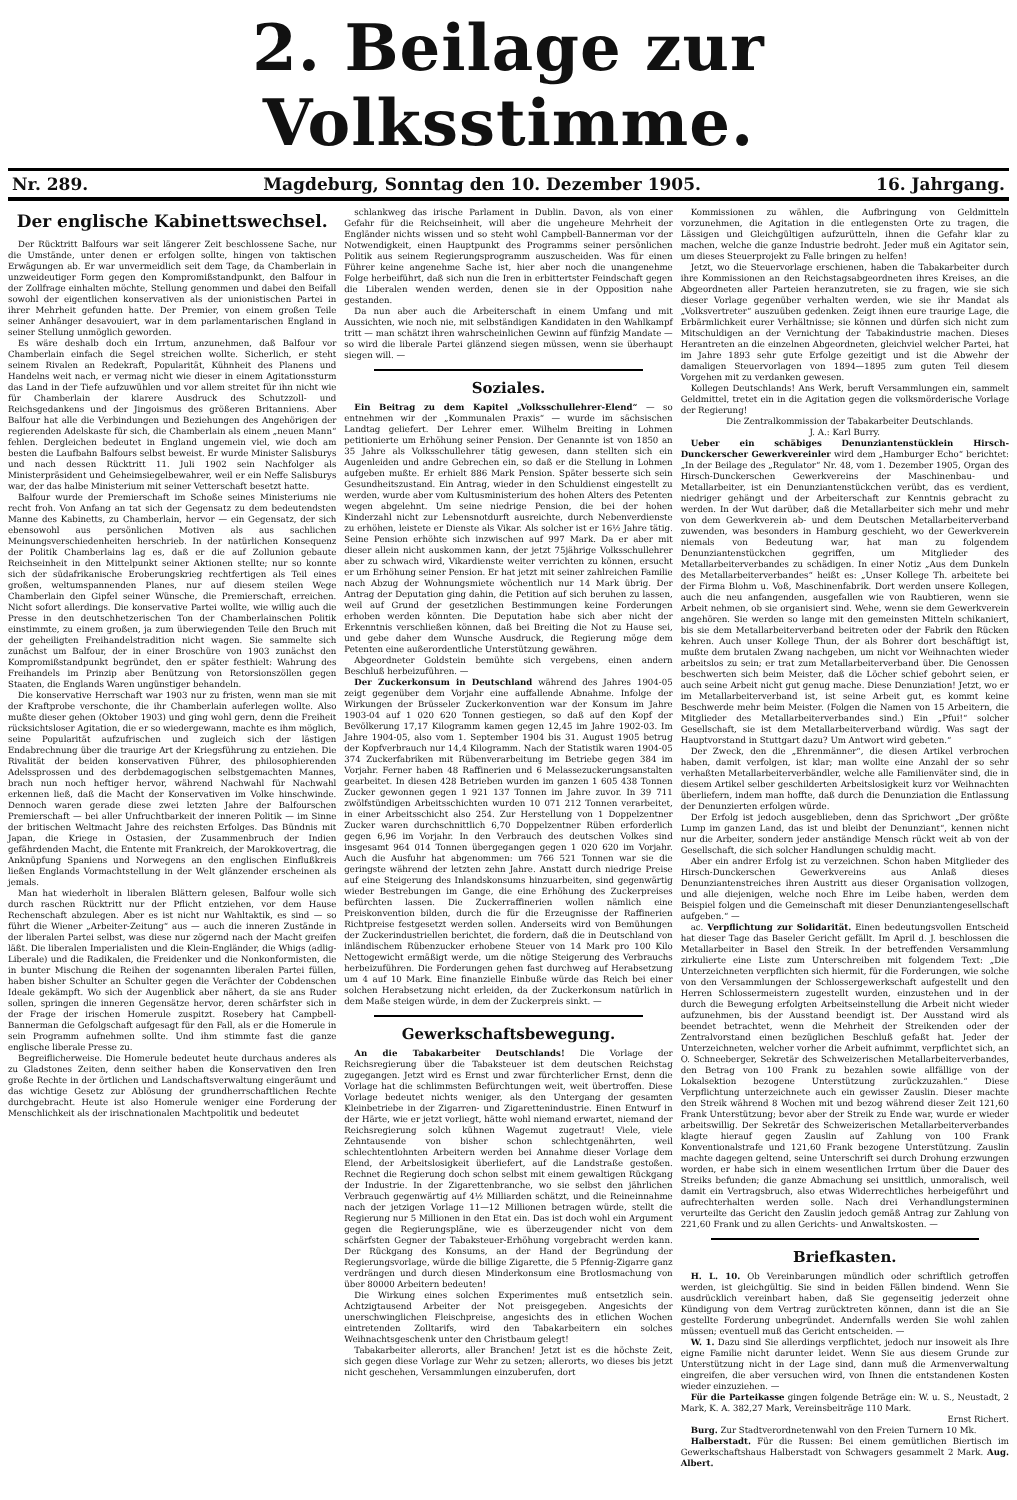2. Beilage zur Volksstimme.
Nr. 289. Magdeburg, Sonntag den 10. Dezember 1905. 16. Jahrgang.
Der englische Kabinettswechsel.
Der Rücktritt Balfours war seit längerer Zeit beschlossene Sache, nur die Umstände, unter denen er erfolgen sollte, hingen von taktischen Erwägungen ab. Er war unvermeidlich seit dem Tage, da Chamberlain in unzweideutiger Form gegen den Kompromißstandpunkt, den Balfour in der Zollfrage einhalten möchte, Stellung genommen und dabei den Beifall sowohl der eigentlichen konservativen als der unionistischen Partei in ihrer Mehrheit gefunden hatte. Der Premier, von einem großen Teile seiner Anhänger desavouiert, war in dem parlamentarischen England in seiner Stellung unmöglich geworden.
Es wäre deshalb doch ein Irrtum, anzunehmen, daß Balfour vor Chamberlain einfach die Segel streichen wollte. Sicherlich, er steht seinem Rivalen an Redekraft, Popularität, Kühnheit des Planens und Handelns weit nach, er vermag nicht wie dieser in einem Agitationssturm das Land in der Tiefe aufzuwühlen und vor allem streitet für ihn nicht wie für Chamberlain der klarere Ausdruck des Schutzzoll- und Reichsgedankens und der Jingoismus des größeren Britanniens. Aber Balfour hat alle die Verbindungen und Beziehungen des Angehörigen der regierenden Adelskaste für sich, die Chamberlain als einem „neuen Mann“ fehlen. Dergleichen bedeutet in England ungemein viel, wie doch am besten die Laufbahn Balfours selbst beweist. Er wurde Minister Salisburys und nach dessen Rücktritt 11. Juli 1902 sein Nachfolger als Ministerpräsident und Geheimsiegelbewahrer, weil er ein Neffe Salisburys war, der das halbe Ministerium mit seiner Vetterschaft besetzt hatte.
Balfour wurde der Premierschaft im Schoße seines Ministeriums nie recht froh. Von Anfang an tat sich der Gegensatz zu dem bedeutendsten Manne des Kabinetts, zu Chamberlain, hervor — ein Gegensatz, der sich ebensowohl aus persönlichen Motiven als aus sachlichen Meinungsverschiedenheiten herschrieb. In der natürlichen Konsequenz der Politik Chamberlains lag es, daß er die auf Zollunion gebaute Reichseinheit in den Mittelpunkt seiner Aktionen stellte; nur so konnte sich der südafrikanische Eroberungskrieg rechtfertigen als Teil eines großen, weltumspannenden Planes, nur auf diesem steilen Wege Chamberlain den Gipfel seiner Wünsche, die Premierschaft, erreichen. Nicht sofort allerdings. Die konservative Partei wollte, wie willig auch die Presse in den deutschhetzerischen Ton der Chamberlainschen Politik einstimmte, zu einem großen, ja zum überwiegenden Teile den Bruch mit der geheiligten Freihandelstradition nicht wagen. Sie sammelte sich zunächst um Balfour, der in einer Broschüre von 1903 zunächst den Kompromißstandpunkt begründet, den er später festhielt: Wahrung des Freihandels im Prinzip aber Benützung von Retorsionszöllen gegen Staaten, die Englands Waren ungünstiger behandeln.
Die konservative Herrschaft war 1903 nur zu fristen, wenn man sie mit der Kraftprobe verschonte, die ihr Chamberlain auferlegen wollte. Also mußte dieser gehen (Oktober 1903) und ging wohl gern, denn die Freiheit rücksichtsloser Agitation, die er so wiedergewann, machte es ihm möglich, seine Popularität aufzufrischen und zugleich sich der lästigen Endabrechnung über die traurige Art der Kriegsführung zu entziehen. Die Rivalität der beiden konservativen Führer, des philosophierenden Adelssprossen und des derbdemagogischen selbstgemachten Mannes, brach nun noch heftiger hervor, während Nachwahl für Nachwahl erkennen ließ, daß die Macht der Konservativen im Volke hinschwinde. Dennoch waren gerade diese zwei letzten Jahre der Balfourschen Premierschaft — bei aller Unfruchtbarkeit der inneren Politik — im Sinne der britischen Weltmacht Jahre des reichsten Erfolges. Das Bündnis mit Japan, die Kriege in Ostasien, der Zusammenbruch der Indien gefährdenden Macht, die Entente mit Frankreich, der Marokkovertrag, die Anknüpfung Spaniens und Norwegens an den englischen Einflußkreis ließen Englands Vormachtstellung in der Welt glänzender erscheinen als jemals.
Man hat wiederholt in liberalen Blättern gelesen, Balfour wolle sich durch raschen Rücktritt nur der Pflicht entziehen, vor dem Hause Rechenschaft abzulegen. Aber es ist nicht nur Wahltaktik, es sind — so führt die Wiener „Arbeiter-Zeitung“ aus — auch die inneren Zustände in der liberalen Partei selbst, was diese nur zögernd nach der Macht greifen läßt. Die liberalen Imperialisten und die Klein-Engländer, die Whigs (adlig-Liberale) und die Radikalen, die Freidenker und die Nonkonformisten, die in bunter Mischung die Reihen der sogenannten liberalen Partei füllen, haben bisher Schulter an Schulter gegen die Verächter der Cobdenschen Ideale gekämpft. Wo sich der Augenblick aber nähert, da sie ans Ruder sollen, springen die inneren Gegensätze hervor, deren schärfster sich in der Frage der irischen Homerule zuspitzt. Rosebery hat Campbell-Bannerman die Gefolgschaft aufgesagt für den Fall, als er die Homerule in sein Programm aufnehmen sollte. Und ihm stimmte fast die ganze englische liberale Presse zu.
Begreiflicherweise. Die Homerule bedeutet heute durchaus anderes als zu Gladstones Zeiten, denn seither haben die Konservativen den Iren große Rechte in der örtlichen und Landschaftsverwaltung eingeräumt und das wichtige Gesetz zur Ablösung der grundherrschaftlichen Rechte durchgebracht. Heute ist also Homerule weniger eine Forderung der Menschlichkeit als der irischnationalen Machtpolitik und bedeutet
schlankweg das irische Parlament in Dublin. Davon, als von einer Gefahr für die Reichseinheit, will aber die ungeheure Mehrheit der Engländer nichts wissen und so steht wohl Campbell-Bannerman vor der Notwendigkeit, einen Hauptpunkt des Programms seiner persönlichen Politik aus seinem Regierungsprogramm auszuscheiden. Was für einen Führer keine angenehme Sache ist, hier aber noch die unangenehme Folge herbeiführt, daß sich nun die Iren in erbittertster Feindschaft gegen die Liberalen wenden werden, denen sie in der Opposition nahe gestanden.
Da nun aber auch die Arbeiterschaft in einem Umfang und mit Aussichten, wie noch nie, mit selbständigen Kandidaten in den Wahlkampf tritt — man schätzt ihren wahrscheinlichen Gewinn auf fünfzig Mandate — so wird die liberale Partei glänzend siegen müssen, wenn sie überhaupt siegen will. —
Soziales.
Ein Beitrag zu dem Kapitel „Volksschullehrer-Elend“ — so entnehmen wir der „Kommunalen Praxis“ — wurde im sächsischen Landtag geliefert. Der Lehrer emer. Wilhelm Breiting in Lohmen petitionierte um Erhöhung seiner Pension. Der Genannte ist von 1850 an 35 Jahre als Volksschullehrer tätig gewesen, dann stellten sich ein Augenleiden und andre Gebrechen ein, so daß er die Stellung in Lohmen aufgeben mußte. Er erhielt 886 Mark Pension. Später besserte sich sein Gesundheitszustand. Ein Antrag, wieder in den Schuldienst eingestellt zu werden, wurde aber vom Kultusministerium des hohen Alters des Petenten wegen abgelehnt. Um seine niedrige Pension, die bei der hohen Kinderzahl nicht zur Lebensnotdurft ausreichte, durch Nebenverdienste zu erhöhen, leistete er Dienste als Vikar. Als solcher ist er 16½ Jahre tätig. Seine Pension erhöhte sich inzwischen auf 997 Mark. Da er aber mit dieser allein nicht auskommen kann, der jetzt 75jährige Volksschullehrer aber zu schwach wird, Vikardienste weiter verrichten zu können, ersucht er um Erhöhung seiner Pension. Er hat jetzt mit seiner zahlreichen Familie nach Abzug der Wohnungsmiete wöchentlich nur 14 Mark übrig. Der Antrag der Deputation ging dahin, die Petition auf sich beruhen zu lassen, weil auf Grund der gesetzlichen Bestimmungen keine Forderungen erhoben werden könnten. Die Deputation habe sich aber nicht der Erkenntnis verschließen können, daß bei Breiting die Not zu Hause sei, und gebe daher dem Wunsche Ausdruck, die Regierung möge dem Petenten eine außerordentliche Unterstützung gewähren.
Abgeordneter Goldstein bemühte sich vergebens, einen andern Beschluß herbeizuführen. —
Der Zuckerkonsum in Deutschland während des Jahres 1904-05 zeigt gegenüber dem Vorjahr eine auffallende Abnahme. Infolge der Wirkungen der Brüsseler Zuckerkonvention war der Konsum im Jahre 1903-04 auf 1 020 620 Tonnen gestiegen, so daß auf den Kopf der Bevölkerung 17,17 Kilogramm kamen gegen 12,45 im Jahre 1902-03. Im Jahre 1904-05, also vom 1. September 1904 bis 31. August 1905 betrug der Kopfverbrauch nur 14,4 Kilogramm. Nach der Statistik waren 1904-05 374 Zuckerfabriken mit Rübenverarbeitung im Betriebe gegen 384 im Vorjahr. Ferner haben 48 Raffinerien und 6 Melassezuckerungsanstalten gearbeitet. In diesen 428 Betrieben wurden im ganzen 1 605 438 Tonnen Zucker gewonnen gegen 1 921 137 Tonnen im Jahre zuvor. In 39 711 zwölfstündigen Arbeitsschichten wurden 10 071 212 Tonnen verarbeitet, in einer Arbeitsschicht also 254. Zur Herstellung von 1 Doppelzentner Zucker waren durchschnittlich 6,70 Doppelzentner Rüben erforderlich gegen 6,96 im Vorjahr. In den Verbrauch des deutschen Volkes sind insgesamt 964 014 Tonnen übergegangen gegen 1 020 620 im Vorjahr. Auch die Ausfuhr hat abgenommen: um 766 521 Tonnen war sie die geringste während der letzten zehn Jahre. Anstatt durch niedrige Preise auf eine Steigerung des Inlandskonsums hinzuarbeiten, sind gegenwärtig wieder Bestrebungen im Gange, die eine Erhöhung des Zuckerpreises befürchten lassen. Die Zuckerraffinerien wollen nämlich eine Preiskonvention bilden, durch die für die Erzeugnisse der Raffinerien Richtpreise festgesetzt werden sollen. Anderseits wird von Bemühungen der Zuckerindustriellen berichtet, die fordern, daß die in Deutschland von inländischem Rübenzucker erhobene Steuer von 14 Mark pro 100 Kilo Nettogewicht ermäßigt werde, um die nötige Steigerung des Verbrauchs herbeizuführen. Die Forderungen gehen fast durchweg auf Herabsetzung um 4 auf 10 Mark. Eine finanzielle Einbuße würde das Reich bei einer solchen Herabsetzung nicht erleiden, da der Zuckerkonsum natürlich in dem Maße steigen würde, in dem der Zuckerpreis sinkt. —
Gewerkschaftsbewegung.
An die Tabakarbeiter Deutschlands! Die Vorlage der Reichsregierung über die Tabaksteuer ist dem deutschen Reichstag zugegangen. Jetzt wird es Ernst und zwar fürchterlicher Ernst, denn die Vorlage hat die schlimmsten Befürchtungen weit, weit übertroffen. Diese Vorlage bedeutet nichts weniger, als den Untergang der gesamten Kleinbetriebe in der Zigarren- und Zigarettenindustrie. Einen Entwurf in der Härte, wie er jetzt vorliegt, hätte wohl niemand erwartet, niemand der Reichsregierung solch kühnen Wagemut zugetraut! Viele, viele Zehntausende von bisher schon schlechtgenährten, weil schlechtentlohnten Arbeitern werden bei Annahme dieser Vorlage dem Elend, der Arbeitslosigkeit überliefert, auf die Landstraße gestoßen. Rechnet die Regierung doch schon selbst mit einem gewaltigen Rückgang der Industrie. In der Zigarettenbranche, wo sie selbst den jährlichen Verbrauch gegenwärtig auf 4½ Milliarden schätzt, und die Reineinnahme nach der jetzigen Vorlage 11—12 Millionen betragen würde, stellt die Regierung nur 5 Millionen in den Etat ein. Das ist doch wohl ein Argument gegen die Regierungspläne, wie es überzeugender nicht von dem schärfsten Gegner der Tabaksteuer-Erhöhung vorgebracht werden kann. Der Rückgang des Konsums, an der Hand der Begründung der Regierungsvorlage, würde die billige Zigarette, die 5 Pfennig-Zigarre ganz verdrängen und durch diesen Minderkonsum eine Brotlosmachung von über 80000 Arbeitern bedeuten!
Die Wirkung eines solchen Experimentes muß entsetzlich sein. Achtzigtausend Arbeiter der Not preisgegeben. Angesichts der unerschwinglichen Fleischpreise, angesichts des in etlichen Wochen eintretenden Zolltarifs, wird den Tabakarbeitern ein solches Weihnachtsgeschenk unter den Christbaum gelegt!
Tabakarbeiter allerorts, aller Branchen! Jetzt ist es die höchste Zeit, sich gegen diese Vorlage zur Wehr zu setzen; allerorts, wo dieses bis jetzt nicht geschehen, Versammlungen einzuberufen, dort
Kommissionen zu wählen, die Aufbringung von Geldmitteln vorzunehmen, die Agitation in die entlegensten Orte zu tragen, die Lässigen und Gleichgültigen aufzurütteln, ihnen die Gefahr klar zu machen, welche die ganze Industrie bedroht. Jeder muß ein Agitator sein, um dieses Steuerprojekt zu Falle bringen zu helfen!
Jetzt, wo die Steuervorlage erschienen, haben die Tabakarbeiter durch ihre Kommissionen an den Reichstagsabgeordneten ihres Kreises, an die Abgeordneten aller Parteien heranzutreten, sie zu fragen, wie sie sich dieser Vorlage gegenüber verhalten werden, wie sie ihr Mandat als „Volksvertreter“ auszuüben gedenken. Zeigt ihnen eure traurige Lage, die Erbärmlichkeit eurer Verhältnisse; sie können und dürfen sich nicht zum Mitschuldigen an der Vernichtung der Tabakindustrie machen. Dieses Herantreten an die einzelnen Abgeordneten, gleichviel welcher Partei, hat im Jahre 1893 sehr gute Erfolge gezeitigt und ist die Abwehr der damaligen Steuervorlagen von 1894—1895 zum guten Teil diesem Vorgehen mit zu verdanken gewesen.
Kollegen Deutschlands! Ans Werk, beruft Versammlungen ein, sammelt Geldmittel, tretet ein in die Agitation gegen die volksmörderische Vorlage der Regierung!
Die Zentralkommission der Tabakarbeiter Deutschlands.
J. A.: Karl Burry.
Ueber ein schäbiges Denunziantenstücklein Hirsch-Dunckerscher Gewerkvereinler wird dem „Hamburger Echo“ berichtet: „In der Beilage des „Regulator“ Nr. 48, vom 1. Dezember 1905, Organ des Hirsch-Dunckerschen Gewerkvereins der Maschinenbau- und Metallarbeiter, ist ein Denunziantenstückchen verübt, das es verdient, niedriger gehängt und der Arbeiterschaft zur Kenntnis gebracht zu werden. In der Wut darüber, daß die Metallarbeiter sich mehr und mehr von dem Gewerkverein ab- und dem Deutschen Metallarbeiterverband zuwenden, was besonders in Hamburg geschieht, wo der Gewerkverein niemals von Bedeutung war, hat man zu folgendem Denunziantenstückchen gegriffen, um Mitglieder des Metallarbeiterverbandes zu schädigen. In einer Notiz „Aus dem Dunkeln des Metallarbeiterverbandes“ heißt es: „Unser Kollege Th. arbeitete bei der Firma Blohm u. Voß, Maschinenfabrik. Dort werden unsere Kollegen, auch die neu anfangenden, ausgefallen wie von Raubtieren, wenn sie Arbeit nehmen, ob sie organisiert sind. Wehe, wenn sie dem Gewerkverein angehören. Sie werden so lange mit den gemeinsten Mitteln schikaniert, bis sie dem Metallarbeiterverband beitreten oder der Fabrik den Rücken kehren. Auch unser Kollege Thun, der als Bohrer dort beschäftigt ist, mußte dem brutalen Zwang nachgeben, um nicht vor Weihnachten wieder arbeitslos zu sein; er trat zum Metallarbeiterverband über. Die Genossen beschwerten sich beim Meister, daß die Löcher schief gebohrt seien, er auch seine Arbeit nicht gut genug mache. Diese Denunziation! Jetzt, wo er im Metallarbeiterverband ist, ist seine Arbeit gut, es kommt keine Beschwerde mehr beim Meister. (Folgen die Namen von 15 Arbeitern, die Mitglieder des Metallarbeiterverbandes sind.) Ein „Pfui!“ solcher Gesellschaft, sie ist dem Metallarbeiterverband würdig. Was sagt der Hauptvorstand in Stuttgart dazu? Um Antwort wird gebeten.“
Der Zweck, den die „Ehrenmänner“, die diesen Artikel verbrochen haben, damit verfolgen, ist klar; man wollte eine Anzahl der so sehr verhaßten Metallarbeiterverbändler, welche alle Familienväter sind, die in diesem Artikel selber geschilderten Arbeitslosigkeit kurz vor Weihnachten überliefern, indem man hoffte, daß durch die Denunziation die Entlassung der Denunzierten erfolgen würde.
Der Erfolg ist jedoch ausgeblieben, denn das Sprichwort „Der größte Lump im ganzen Land, das ist und bleibt der Denunziant“, kennen nicht nur die Arbeiter, sondern jeder anständige Mensch rückt weit ab von der Gesellschaft, die sich solcher Handlungen schuldig macht.
Aber ein andrer Erfolg ist zu verzeichnen. Schon haben Mitglieder des Hirsch-Dunckerschen Gewerkvereins aus Anlaß dieses Denunziantenstreiches ihren Austritt aus dieser Organisation vollzogen, und alle diejenigen, welche noch Ehre im Leibe haben, werden dem Beispiel folgen und die Gemeinschaft mit dieser Denunziantengesellschaft aufgeben.“ —
ac. Verpflichtung zur Solidarität. Einen bedeutungsvollen Entscheid hat dieser Tage das Baseler Gericht gefällt. Im April d. J. beschlossen die Metallarbeiter in Basel den Streik. In der betreffenden Versammlung zirkulierte eine Liste zum Unterschreiben mit folgendem Text: „Die Unterzeichneten verpflichten sich hiermit, für die Forderungen, wie solche von den Versammlungen der Schlossergewerkschaft aufgestellt und den Herren Schlossermeistern zugestellt wurden, einzustehen und in der durch die Bewegung erfolgten Arbeitseinstellung die Arbeit nicht wieder aufzunehmen, bis der Ausstand beendigt ist. Der Ausstand wird als beendet betrachtet, wenn die Mehrheit der Streikenden oder der Zentralvorstand einen bezüglichen Beschluß gefaßt hat. Jeder der Unterzeichneten, welcher vorher die Arbeit aufnimmt, verpflichtet sich, an O. Schneeberger, Sekretär des Schweizerischen Metallarbeiterverbandes, den Betrag von 100 Frank zu bezahlen sowie allfällige von der Lokalsektion bezogene Unterstützung zurückzuzahlen.“ Diese Verpflichtung unterzeichnete auch ein gewisser Zauslin. Dieser machte den Streik während 8 Wochen mit und bezog während dieser Zeit 121,60 Frank Unterstützung; bevor aber der Streik zu Ende war, wurde er wieder arbeitswillig. Der Sekretär des Schweizerischen Metallarbeiterverbandes klagte hierauf gegen Zauslin auf Zahlung von 100 Frank Konventionalstrafe und 121,60 Frank bezogene Unterstützung. Zauslin machte dagegen geltend, seine Unterschrift sei durch Drohung erzwungen worden, er habe sich in einem wesentlichen Irrtum über die Dauer des Streiks befunden; die ganze Abmachung sei unsittlich, unmoralisch, weil damit ein Vertragsbruch, also etwas Widerrechtliches herbeigeführt und aufrechterhalten werden solle. Nach drei Verhandlungsterminen verurteilte das Gericht den Zauslin jedoch gemäß Antrag zur Zahlung von 221,60 Frank und zu allen Gerichts- und Anwaltskosten. —
Briefkasten.
H. L. 10. Ob Vereinbarungen mündlich oder schriftlich getroffen werden, ist gleichgültig. Sie sind in beiden Fällen bindend. Wenn Sie ausdrücklich vereinbart haben, daß Sie gegenseitig jederzeit ohne Kündigung von dem Vertrag zurücktreten können, dann ist die an Sie gestellte Forderung unbegründet. Andernfalls werden Sie wohl zahlen müssen; eventuell muß das Gericht entscheiden. —
W. 1. Dazu sind Sie allerdings verpflichtet, jedoch nur insoweit als Ihre eigne Familie nicht darunter leidet. Wenn Sie aus diesem Grunde zur Unterstützung nicht in der Lage sind, dann muß die Armenverwaltung eingreifen, die aber versuchen wird, von Ihnen die entstandenen Kosten wieder einzuziehen. —
Für die Parteikasse gingen folgende Beträge ein: W. u. S., Neustadt, 2 Mark, K. A. 382,27 Mark, Vereinsbeiträge 110 Mark.
Ernst Richert.
Burg. Zur Stadtverordnetenwahl von den Freien Turnern 10 Mk.
Halberstadt. Für die Russen: Bei einem gemütlichen Biertisch im Gewerkschaftshaus Halberstadt von Schwagers gesammelt 2 Mark. Aug. Albert.